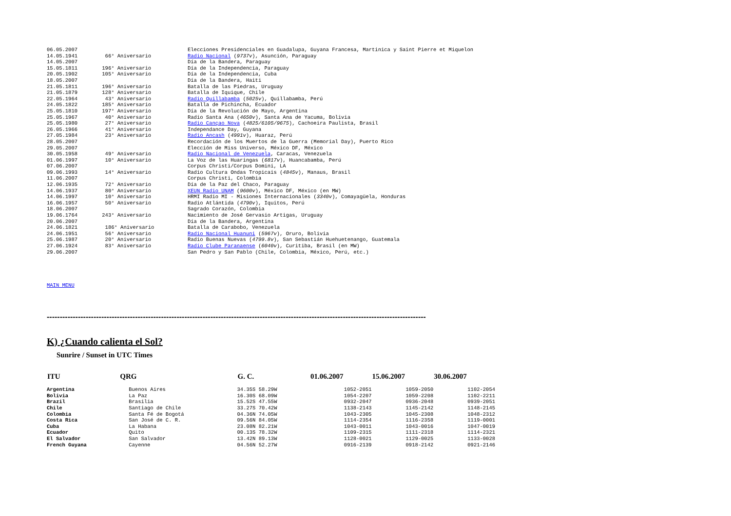| 06.05.2007 | | Elecciones Presidenciales en Guadalupa, Guyana Francesa, Martinica y Saint Pierre et Miquelon |
| 14.05.1941 | 66° Aniversario | Radio Nacional ( 9737v ), Asunción, Paraguay |
| 14.05.2007 | | Día de la Bandera, Paraguay |
| 15.05.1811 | 196° Aniversario | Día de la Independencia, Paraguay |
| 20.05.1902 | 105° Aniversario | Día de la Independencia, Cuba |
| 18.05.2007 | | Día de la Bandera, Haiti |
| 21.05.1811 | 196° Aniversario | Batalla de las Piedras, Uruguay |
| 21.05.1879 | 128° Aniversario | Batalla de Iquique, Chile |
| 22.05.1964 | 43° Aniversario | Radio Quillabamba ( 5025v ), Quillabamba, Perú |
| 24.05.1822 | 185° Aniversario | Batalla de Pichincha, Ecuador |
| 25.05.1810 | 197° Aniversario | Día de la Revolución de Mayo, Argentina |
| 25.05.1967 | 40° Aniversario | Radio Santa Ana ( 4650v ), Santa Ana de Yacuma, Bolivia |
| 25.05.1980 | 27° Aniversario | Radio Cançao Nova ( 4825/6105/9675 ), Cachoeira Paulista, Brasil |
| 26.05.1966 | 41° Aniversario | Independance Day, Guyana |
| 27.05.1984 | 23° Aniversario | Radio Ancash ( 4991v ), Huaraz, Perú |
| 28.05.2007 | | Recordación de los Muertos de la Guerra (Memorial Day), Puerto Rico |
| 29.05.2007 | | Elección de Miss Universo, México DF, México |
| 30.05.1958 | 49° Aniversario | Radio Nacional de Venezuela , Caracas, Venezuela |
| 01.06.1997 | 10° Aniversario | La Voz de las Huaringas ( 6817v ), Huancabamba, Perú |
| 07.06.2007 | | Corpus Christi/Corpus Domini, LA |
| 09.06.1993 | 14° Aniversario | Radio Cultura Ondas Tropicais ( 4845v ), Manaus, Brasil |
| 11.06.2007 | | Corpus Christi, Colombia |
| 12.06.1935 | 72° Aniversario | Día de la Paz del Chaco, Paraguay |
| 14.06.1937 | 80° Aniversario | XEUN Radio UNAM ( 9600v ), México DF, México (en MW) |
| 14.06.1997 | 10° Aniversario | HRMI Radio MI - Misiones Internacionales ( 3340v ), Comayagüela, Honduras |
| 16.06.1957 | 50° Aniversario | Radio Atlántida ( 4790v ), Iquitos, Perú |
| 18.06.2007 | | Sagrado Corazón, Colombia |
| 19.06.1764 | 243° Aniversario | Nacimiento de José Gervasio Artigas, Uruguay |
| 20.06.2007 | | Día de la Bandera, Argentina |
| 24.06.1821 | 186° Aniversario | Batalla de Carabobo, Venezuela |
| 24.06.1951 | 56° Aniversario | Radio Nacional Huanuni ( 5967v ), Oruro, Bolivia |
| 25.06.1987 | 20° Aniversario | Radio Buenas Nuevas ( 4799.8v ), San Sebastián Huehuetenango, Guatemala |
| 27.06.1924 | 83° Aniversario | Radio Clube Paranaense ( 6040v ), Curitiba, Brasil (en MW) |
| 29.06.2007 | | San Pedro y San Pablo (Chile, Colombia, México, Perú, etc.) |
MAIN MENU
--------------------------------------------------------------------------------------------------------------------------------------------------
K) ¿Cuando calienta el Sol?
Sunrire / Sunset in UTC Times
| ITU | QRG | G. C. | 01.06.2007 | 15.06.2007 | 30.06.2007 |
| --- | --- | --- | --- | --- | --- |
| Argentina | Buenos Aires | 34.35S 58.29W | 1052-2051 | 1059-2050 | 1102-2054 |
| Bolivia | La Paz | 16.30S 68.09W | 1054-2207 | 1059-2208 | 1102-2211 |
| Brazil | Brasilia | 15.52S 47.55W | 0932-2047 | 0936-2048 | 0939-2051 |
| Chile | Santiago de Chile | 33.27S 70.42W | 1138-2143 | 1145-2142 | 1148-2145 |
| Colombia | Santa Fé de Bogotá | 04.36N 74.05W | 1043-2305 | 1045-2308 | 1048-2312 |
| Costa Rica | San José de C. R. | 09.56N 84.05W | 1114-2354 | 1116-2358 | 1119-0001 |
| Cuba | La Habana | 23.08N 82.21W | 1043-0011 | 1043-0016 | 1047-0019 |
| Ecuador | Quito | 00.13S 78.32W | 1109-2315 | 1111-2318 | 1114-2321 |
| El Salvador | San Salvador | 13.42N 89.13W | 1128-0021 | 1129-0025 | 1133-0028 |
| French Guyana | Cayenne | 04.56N 52.27W | 0916-2139 | 0918-2142 | 0921-2146 |